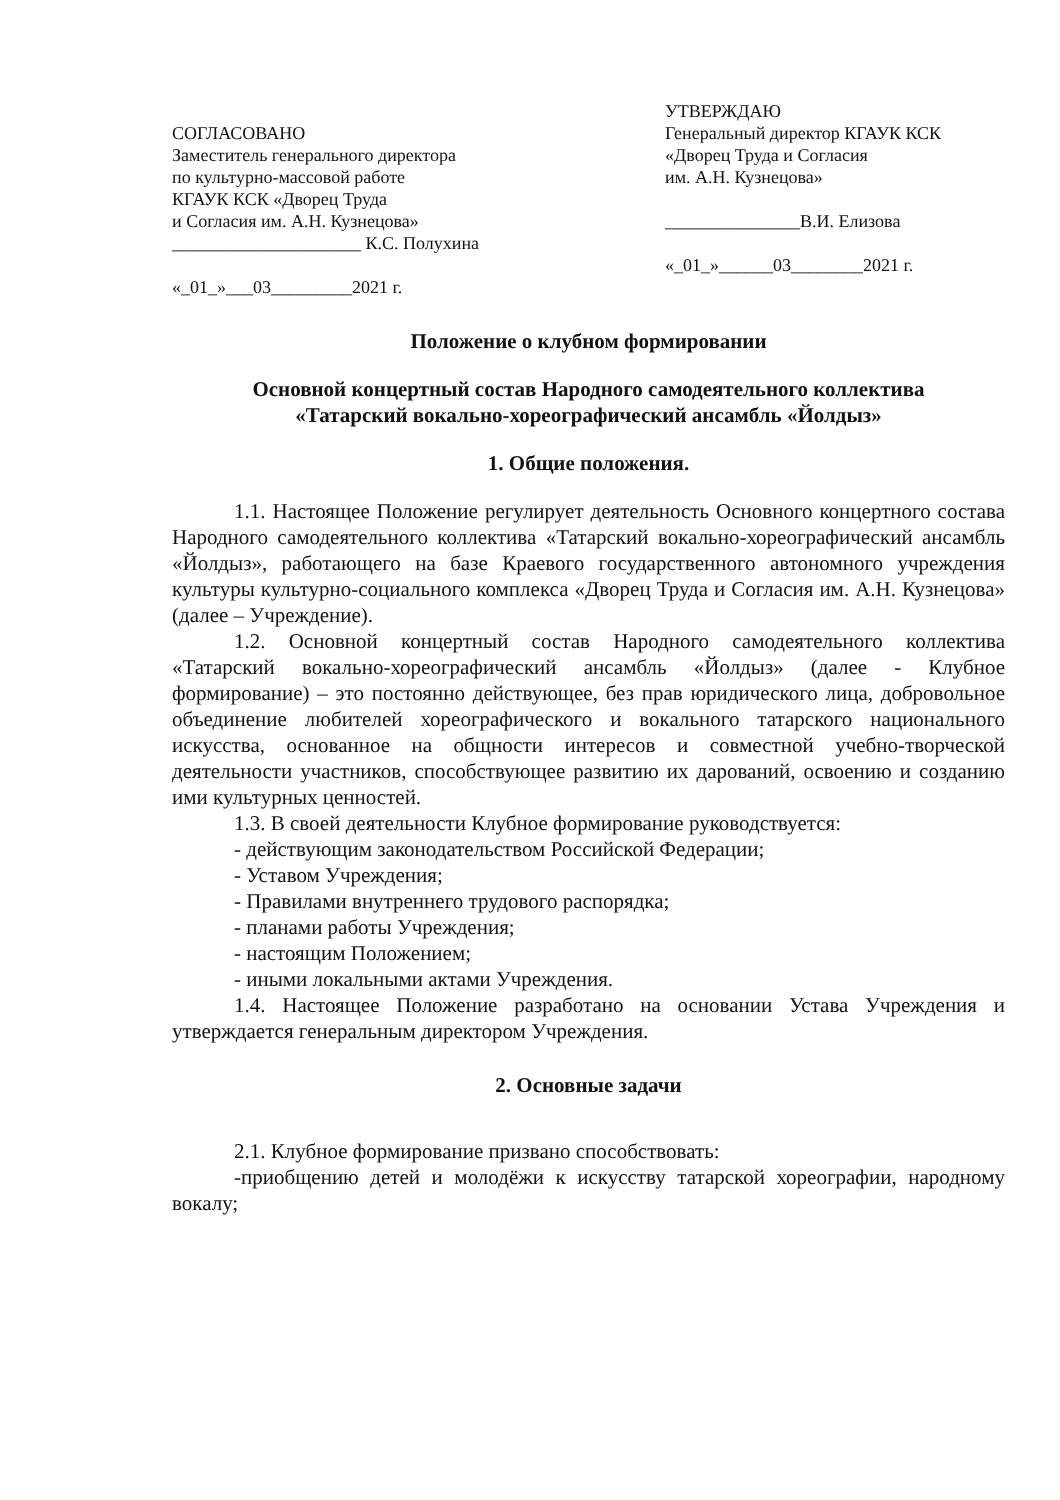СОГЛАСОВАНО
Заместитель генерального директора
по культурно-массовой работе
КГАУК КСК «Дворец Труда
и Согласия им. А.Н. Кузнецова»
_____________________ К.С. Полухина
«_01_»___03_________2021 г.
УТВЕРЖДАЮ
Генеральный директор КГАУК КСК
«Дворец Труда и Согласия
им. А.Н. Кузнецова»
_______________В.И. Елизова
«_01_»______03________2021 г.
Положение о клубном формировании
Основной концертный состав Народного самодеятельного коллектива
«Татарский вокально-хореографический ансамбль «Йолдыз»
1. Общие положения.
1.1. Настоящее Положение регулирует деятельность Основного концертного состава Народного самодеятельного коллектива «Татарский вокально-хореографический ансамбль «Йолдыз», работающего на базе Краевого государственного автономного учреждения культуры культурно-социального комплекса «Дворец Труда и Согласия им. А.Н. Кузнецова» (далее – Учреждение).
1.2. Основной концертный состав Народного самодеятельного коллектива «Татарский вокально-хореографический ансамбль «Йолдыз» (далее - Клубное формирование) – это постоянно действующее, без прав юридического лица, добровольное объединение любителей хореографического и вокального татарского национального искусства, основанное на общности интересов и совместной учебно-творческой деятельности участников, способствующее развитию их дарований, освоению и созданию ими культурных ценностей.
1.3. В своей деятельности Клубное формирование руководствуется:
- действующим законодательством Российской Федерации;
- Уставом Учреждения;
- Правилами внутреннего трудового распорядка;
- планами работы Учреждения;
- настоящим Положением;
- иными локальными актами Учреждения.
1.4. Настоящее Положение разработано на основании Устава Учреждения и утверждается генеральным директором Учреждения.
2. Основные задачи
2.1. Клубное формирование призвано способствовать:
-приобщению детей и молодёжи к искусству татарской хореографии, народному вокалу;